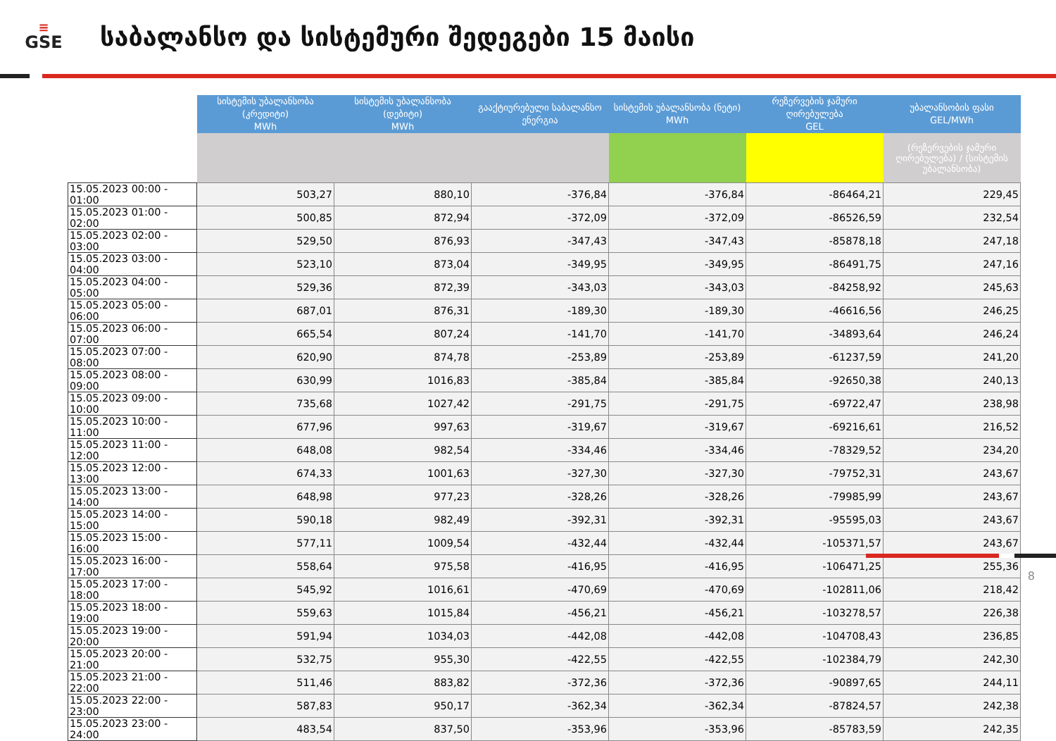≡
GSE
საბალანსო და სისტემური შედეგები 15 მაისი
| | სისტემის უბალანსობა (კრედიტი) MWh | სისტემის უბალანსობა (დებიტი) MWh | გააქტიურებული საბალანსო ენერგია | სისტემის უბალანსობა (ნეტი) MWh | რეზერვების ჯამური ღირებულება GEL | უბალანსობის ფასი GEL/MWh |
| | | | | | | (რეზერვების ჯამური ღირებულება) / (სისტემის უბალანსობა) |
| 15.05.2023 00:00 - 01:00 | 503,27 | 880,10 | -376,84 | -376,84 | -86464,21 | 229,45 |
| 15.05.2023 01:00 - 02:00 | 500,85 | 872,94 | -372,09 | -372,09 | -86526,59 | 232,54 |
| 15.05.2023 02:00 - 03:00 | 529,50 | 876,93 | -347,43 | -347,43 | -85878,18 | 247,18 |
| 15.05.2023 03:00 - 04:00 | 523,10 | 873,04 | -349,95 | -349,95 | -86491,75 | 247,16 |
| 15.05.2023 04:00 - 05:00 | 529,36 | 872,39 | -343,03 | -343,03 | -84258,92 | 245,63 |
| 15.05.2023 05:00 - 06:00 | 687,01 | 876,31 | -189,30 | -189,30 | -46616,56 | 246,25 |
| 15.05.2023 06:00 - 07:00 | 665,54 | 807,24 | -141,70 | -141,70 | -34893,64 | 246,24 |
| 15.05.2023 07:00 - 08:00 | 620,90 | 874,78 | -253,89 | -253,89 | -61237,59 | 241,20 |
| 15.05.2023 08:00 - 09:00 | 630,99 | 1016,83 | -385,84 | -385,84 | -92650,38 | 240,13 |
| 15.05.2023 09:00 - 10:00 | 735,68 | 1027,42 | -291,75 | -291,75 | -69722,47 | 238,98 |
| 15.05.2023 10:00 - 11:00 | 677,96 | 997,63 | -319,67 | -319,67 | -69216,61 | 216,52 |
| 15.05.2023 11:00 - 12:00 | 648,08 | 982,54 | -334,46 | -334,46 | -78329,52 | 234,20 |
| 15.05.2023 12:00 - 13:00 | 674,33 | 1001,63 | -327,30 | -327,30 | -79752,31 | 243,67 |
| 15.05.2023 13:00 - 14:00 | 648,98 | 977,23 | -328,26 | -328,26 | -79985,99 | 243,67 |
| 15.05.2023 14:00 - 15:00 | 590,18 | 982,49 | -392,31 | -392,31 | -95595,03 | 243,67 |
| 15.05.2023 15:00 - 16:00 | 577,11 | 1009,54 | -432,44 | -432,44 | -105371,57 | 243,67 |
| 15.05.2023 16:00 - 17:00 | 558,64 | 975,58 | -416,95 | -416,95 | -106471,25 | 255,36 |
| 15.05.2023 17:00 - 18:00 | 545,92 | 1016,61 | -470,69 | -470,69 | -102811,06 | 218,42 |
| 15.05.2023 18:00 - 19:00 | 559,63 | 1015,84 | -456,21 | -456,21 | -103278,57 | 226,38 |
| 15.05.2023 19:00 - 20:00 | 591,94 | 1034,03 | -442,08 | -442,08 | -104708,43 | 236,85 |
| 15.05.2023 20:00 - 21:00 | 532,75 | 955,30 | -422,55 | -422,55 | -102384,79 | 242,30 |
| 15.05.2023 21:00 - 22:00 | 511,46 | 883,82 | -372,36 | -372,36 | -90897,65 | 244,11 |
| 15.05.2023 22:00 - 23:00 | 587,83 | 950,17 | -362,34 | -362,34 | -87824,57 | 242,38 |
| 15.05.2023 23:00 - 24:00 | 483,54 | 837,50 | -353,96 | -353,96 | -85783,59 | 242,35 |
8